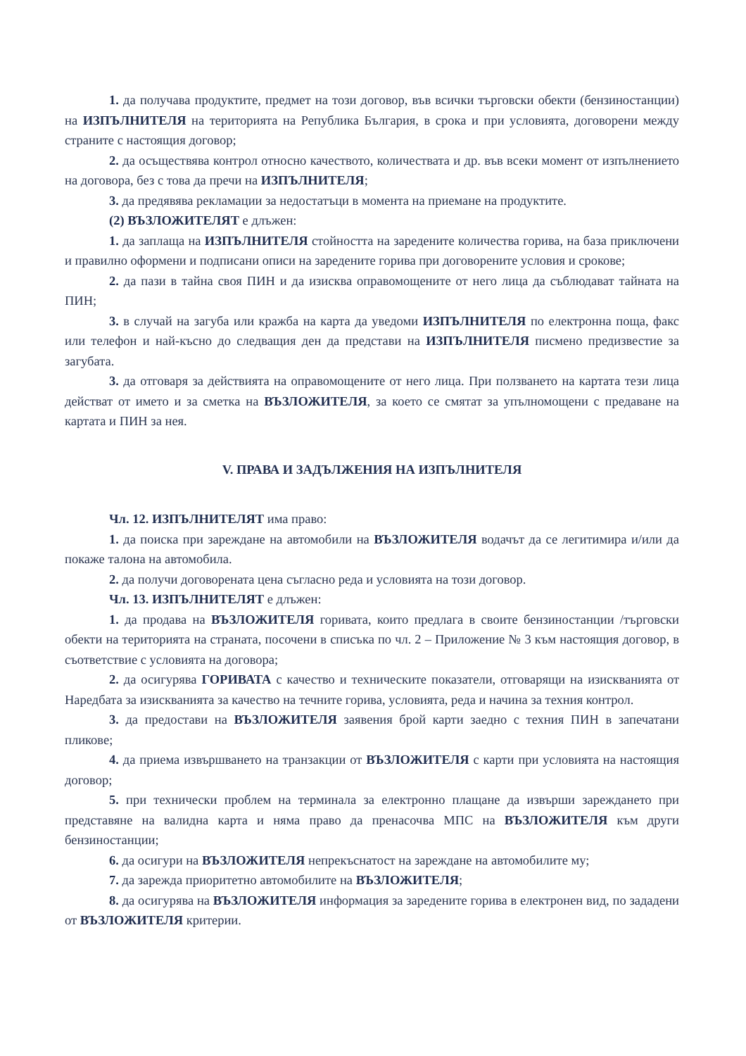1. да получава продуктите, предмет на този договор, във всички търговски обекти (бензиностанции) на ИЗПЪЛНИТЕЛЯ на територията на Република България, в срока и при условията, договорени между страните с настоящия договор;
2. да осъществява контрол относно качеството, количествата и др. във всеки момент от изпълнението на договора, без с това да пречи на ИЗПЪЛНИТЕЛЯ;
3. да предявява рекламации за недостатъци в момента на приемане на продуктите.
(2) ВЪЗЛОЖИТЕЛЯТ е длъжен:
1. да заплаща на ИЗПЪЛНИТЕЛЯ стойността на заредените количества горива, на база приключени и правилно оформени и подписани описи на заредените горива при договорените условия и срокове;
2. да пази в тайна своя ПИН и да изисква оправомощените от него лица да съблюдават тайната на ПИН;
3. в случай на загуба или кражба на карта да уведоми ИЗПЪЛНИТЕЛЯ по електронна поща, факс или телефон и най-късно до следващия ден да представи на ИЗПЪЛНИТЕЛЯ писмено предизвестие за загубата.
3. да отговаря за действията на оправомощените от него лица. При ползването на картата тези лица действат от името и за сметка на ВЪЗЛОЖИТЕЛЯ, за което се смятат за упълномощени с предаване на картата и ПИН за нея.
V. ПРАВА И ЗАДЪЛЖЕНИЯ НА ИЗПЪЛНИТЕЛЯ
Чл. 12. ИЗПЪЛНИТЕЛЯТ има право:
1. да поиска при зареждане на автомобили на ВЪЗЛОЖИТЕЛЯ водачът да се легитимира и/или да покаже талона на автомобила.
2. да получи договорената цена съгласно реда и условията на този договор.
Чл. 13. ИЗПЪЛНИТЕЛЯТ е длъжен:
1. да продава на ВЪЗЛОЖИТЕЛЯ горивата, които предлага в своите бензиностанции /търговски обекти на територията на страната, посочени в списъка по чл. 2 – Приложение № 3 към настоящия договор, в съответствие с условията на договора;
2. да осигурява ГОРИВАТА с качество и техническите показатели, отговарящи на изискванията от Наредбата за изискванията за качество на течните горива, условията, реда и начина за техния контрол.
3. да предостави на ВЪЗЛОЖИТЕЛЯ заявения брой карти заедно с техния ПИН в запечатани пликове;
4. да приема извършването на транзакции от ВЪЗЛОЖИТЕЛЯ с карти при условията на настоящия договор;
5. при технически проблем на терминала за електронно плащане да извърши зареждането при представяне на валидна карта и няма право да пренасочва МПС на ВЪЗЛОЖИТЕЛЯ към други бензиностанции;
6. да осигури на ВЪЗЛОЖИТЕЛЯ непрекъснатост на зареждане на автомобилите му;
7. да зарежда приоритетно автомобилите на ВЪЗЛОЖИТЕЛЯ;
8. да осигурява на ВЪЗЛОЖИТЕЛЯ информация за заредените горива в електронен вид, по зададени от ВЪЗЛОЖИТЕЛЯ критерии.